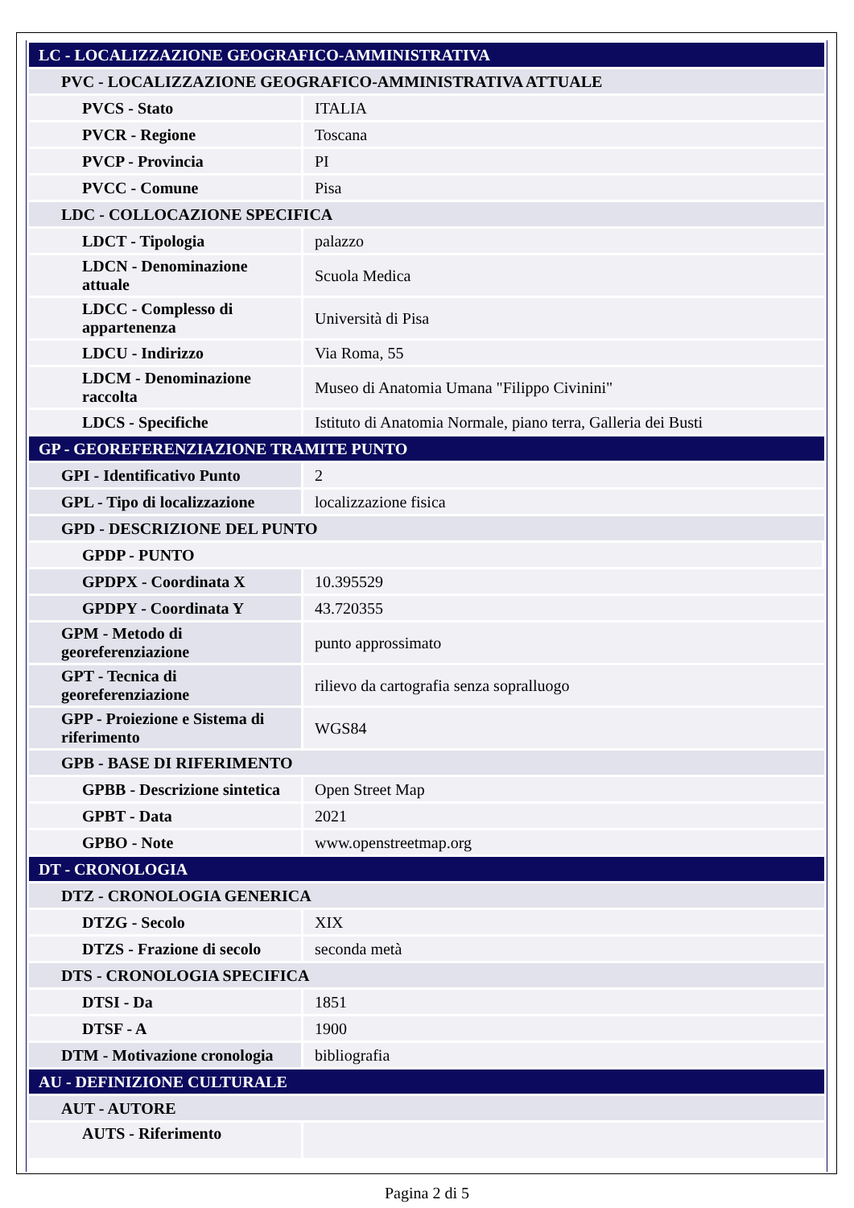| LC - LOCALIZZAZIONE GEOGRAFICO-AMMINISTRATIVA | |
| PVC - LOCALIZZAZIONE GEOGRAFICO-AMMINISTRATIVA ATTUALE | |
| PVCS - Stato | ITALIA |
| PVCR - Regione | Toscana |
| PVCP - Provincia | PI |
| PVCC - Comune | Pisa |
| LDC - COLLOCAZIONE SPECIFICA | |
| LDCT - Tipologia | palazzo |
| LDCN - Denominazione attuale | Scuola Medica |
| LDCC - Complesso di appartenenza | Università di Pisa |
| LDCU - Indirizzo | Via Roma, 55 |
| LDCM - Denominazione raccolta | Museo di Anatomia Umana "Filippo Civinini" |
| LDCS - Specifiche | Istituto di Anatomia Normale, piano terra, Galleria dei Busti |
| GP - GEOREFERENZIAZIONE TRAMITE PUNTO | |
| GPI - Identificativo Punto | 2 |
| GPL - Tipo di localizzazione | localizzazione fisica |
| GPD - DESCRIZIONE DEL PUNTO | |
| GPDP - PUNTO | |
| GPDPX - Coordinata X | 10.395529 |
| GPDPY - Coordinata Y | 43.720355 |
| GPM - Metodo di georeferenziazione | punto approssimato |
| GPT - Tecnica di georeferenziazione | rilievo da cartografia senza sopralluogo |
| GPP - Proiezione e Sistema di riferimento | WGS84 |
| GPB - BASE DI RIFERIMENTO | |
| GPBB - Descrizione sintetica | Open Street Map |
| GPBT - Data | 2021 |
| GPBO - Note | www.openstreetmap.org |
| DT - CRONOLOGIA | |
| DTZ - CRONOLOGIA GENERICA | |
| DTZG - Secolo | XIX |
| DTZS - Frazione di secolo | seconda metà |
| DTS - CRONOLOGIA SPECIFICA | |
| DTSI - Da | 1851 |
| DTSF - A | 1900 |
| DTM - Motivazione cronologia | bibliografia |
| AU - DEFINIZIONE CULTURALE | |
| AUT - AUTORE | |
| AUTS - Riferimento | |
Pagina 2 di 5